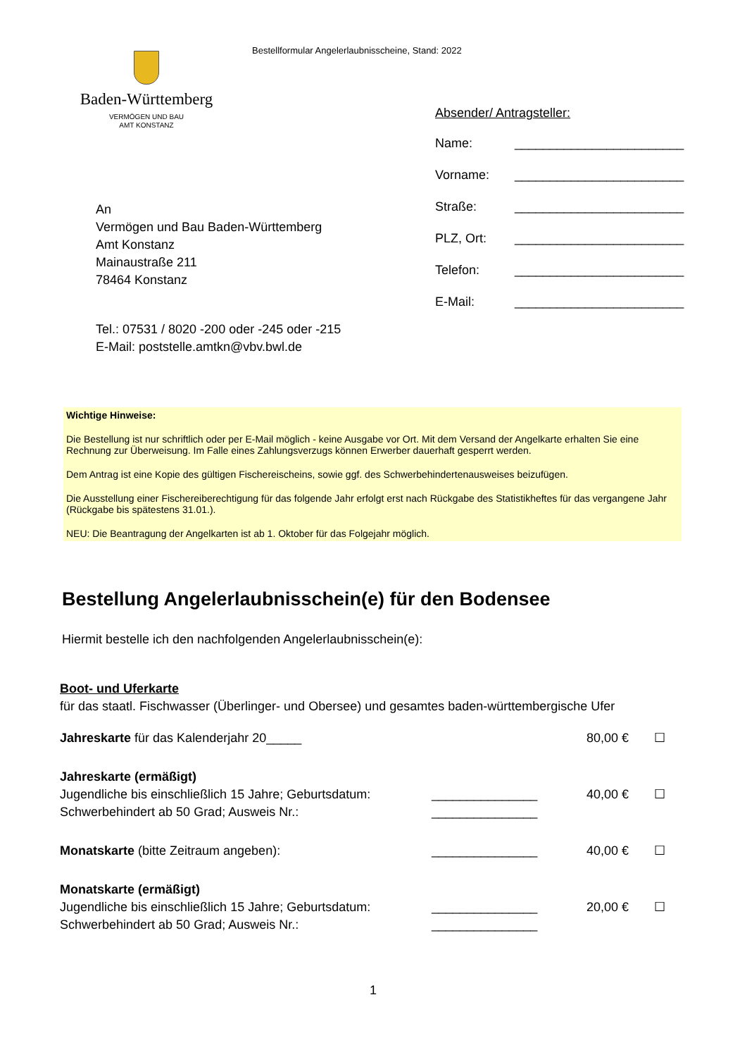Bestellformular Angelerlaubnisscheine, Stand: 2022
Baden-Württemberg
VERMÖGEN UND BAU
AMT KONSTANZ
Absender/ Antragsteller:
Name: ________________________
Vorname: ________________________
Straße: ________________________
PLZ, Ort: ________________________
Telefon: ________________________
E-Mail: ________________________
An
Vermögen und Bau Baden-Württemberg
Amt Konstanz
Mainaustraße 211
78464 Konstanz
Tel.: 07531 / 8020 -200 oder -245 oder -215
E-Mail: poststelle.amtkn@vbv.bwl.de
Wichtige Hinweise:
Die Bestellung ist nur schriftlich oder per E-Mail möglich - keine Ausgabe vor Ort. Mit dem Versand der Angelkarte erhalten Sie eine Rechnung zur Überweisung. Im Falle eines Zahlungsverzugs können Erwerber dauerhaft gesperrt werden.
Dem Antrag ist eine Kopie des gültigen Fischereischeins, sowie ggf. des Schwerbehindertenausweises beizufügen.
Die Ausstellung einer Fischereiberechtigung für das folgende Jahr erfolgt erst nach Rückgabe des Statistikheftes für das vergangene Jahr (Rückgabe bis spätestens 31.01.).
NEU: Die Beantragung der Angelkarten ist ab 1. Oktober für das Folgejahr möglich.
Bestellung Angelerlaubnisschein(e) für den Bodensee
Hiermit bestelle ich den nachfolgenden Angelerlaubnisschein(e):
Boot- und Uferkarte
für das staatl. Fischwasser (Überlinger- und Obersee) und gesamtes baden-württembergische Ufer
Jahreskarte für das Kalenderjahr 20_____ 80,00 € ☐
Jahreskarte (ermäßigt)
Jugendliche bis einschließlich 15 Jahre; Geburtsdatum:
Schwerbehindert ab 50 Grad; Ausweis Nr.:
_______________
_______________
40,00 €
☐
Monatskarte (bitte Zeitraum angeben): _______________ 40,00 € ☐
Monatskarte (ermäßigt)
Jugendliche bis einschließlich 15 Jahre; Geburtsdatum:
Schwerbehindert ab 50 Grad; Ausweis Nr.:
_______________
_______________
20,00 €
☐
1